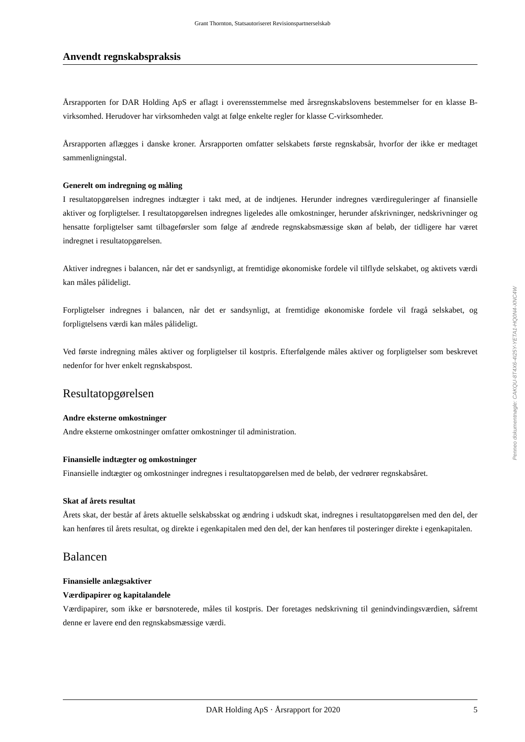Grant Thornton, Statsautoriseret Revisionspartnerselskab
Anvendt regnskabspraksis
Årsrapporten for DAR Holding ApS er aflagt i overensstemmelse med årsregnskabslovens bestemmelser for en klasse B-virksomhed. Herudover har virksomheden valgt at følge enkelte regler for klasse C-virksomheder.
Årsrapporten aflægges i danske kroner. Årsrapporten omfatter selskabets første regnskabsår, hvorfor der ikke er medtaget sammenligningstal.
Generelt om indregning og måling
I resultatopgørelsen indregnes indtægter i takt med, at de indtjenes. Herunder indregnes værdireguleringer af finansielle aktiver og forpligtelser. I resultatopgørelsen indregnes ligeledes alle omkostninger, herunder afskrivninger, nedskrivninger og hensatte forpligtelser samt tilbageførsler som følge af ændrede regnskabsmæssige skøn af beløb, der tidligere har været indregnet i resultatopgørelsen.
Aktiver indregnes i balancen, når det er sandsynligt, at fremtidige økonomiske fordele vil tilflyde selskabet, og aktivets værdi kan måles pålideligt.
Forpligtelser indregnes i balancen, når det er sandsynligt, at fremtidige økonomiske fordele vil fragå selskabet, og forpligtelsens værdi kan måles pålideligt.
Ved første indregning måles aktiver og forpligtelser til kostpris. Efterfølgende måles aktiver og forpligtelser som beskrevet nedenfor for hver enkelt regnskabspost.
Resultatopgørelsen
Andre eksterne omkostninger
Andre eksterne omkostninger omfatter omkostninger til administration.
Finansielle indtægter og omkostninger
Finansielle indtægter og omkostninger indregnes i resultatopgørelsen med de beløb, der vedrører regnskabsåret.
Skat af årets resultat
Årets skat, der består af årets aktuelle selskabsskat og ændring i udskudt skat, indregnes i resultatopgørelsen med den del, der kan henføres til årets resultat, og direkte i egenkapitalen med den del, der kan henføres til posteringer direkte i egenkapitalen.
Balancen
Finansielle anlægsaktiver
Værdipapirer og kapitalandele
Værdipapirer, som ikke er børsnoterede, måles til kostpris. Der foretages nedskrivning til genindvindingsværdien, såfremt denne er lavere end den regnskabsmæssige værdi.
Penneo dokumentnøgle: CAKQU-8T4X6-4I25Y-YETA1-HQ0N4-XNC4W
DAR Holding ApS · Årsrapport for 2020 5